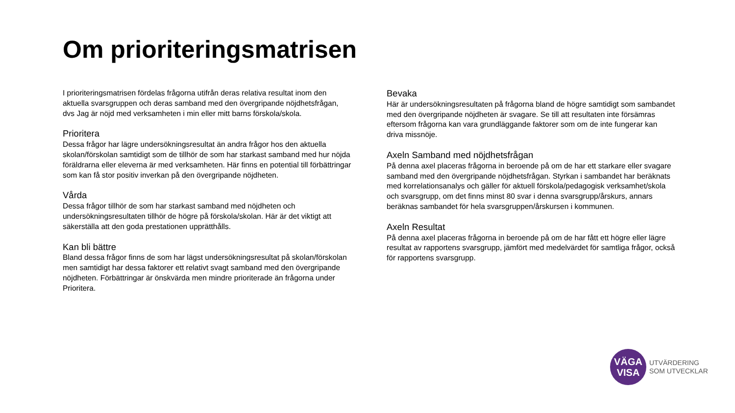Om prioriteringsmatrisen
I prioriteringsmatrisen fördelas frågorna utifrån deras relativa resultat inom den aktuella svarsgruppen och deras samband med den övergripande nöjdhetsfrågan, dvs Jag är nöjd med verksamheten i min eller mitt barns förskola/skola.
Prioritera
Dessa frågor har lägre undersökningsresultat än andra frågor hos den aktuella skolan/förskolan samtidigt som de tillhör de som har starkast samband med hur nöjda föräldrarna eller eleverna är med verksamheten. Här finns en potential till förbättringar som kan få stor positiv inverkan på den övergripande nöjdheten.
Vårda
Dessa frågor tillhör de som har starkast samband med nöjdheten och undersökningsresultaten tillhör de högre på förskola/skolan. Här är det viktigt att säkerställa att den goda prestationen upprätthålls.
Kan bli bättre
Bland dessa frågor finns de som har lägst undersökningsresultat på skolan/förskolan men samtidigt har dessa faktorer ett relativt svagt samband med den övergripande nöjdheten. Förbättringar är önskvärda men mindre prioriterade än frågorna under Prioritera.
Bevaka
Här är undersökningsresultaten på frågorna bland de högre samtidigt som sambandet med den övergripande nöjdheten är svagare. Se till att resultaten inte försämras eftersom frågorna kan vara grundläggande faktorer som om de inte fungerar kan driva missnöje.
Axeln Samband med nöjdhetsfrågan
På denna axel placeras frågorna in beroende på om de har ett starkare eller svagare samband med den övergripande nöjdhetsfrågan. Styrkan i sambandet har beräknats med korrelationsanalys och gäller för aktuell förskola/pedagogisk verksamhet/skola och svarsgrupp, om det finns minst 80 svar i denna svarsgrupp/årskurs, annars beräknas sambandet för hela svarsgruppen/årskursen i kommunen.
Axeln Resultat
På denna axel placeras frågorna in beroende på om de har fått ett högre eller lägre resultat av rapportens svarsgrupp, jämfört med medelvärdet för samtliga frågor, också för rapportens svarsgrupp.
VÄGA
VISA
UTVÄRDERING
SOM UTVECKLAR